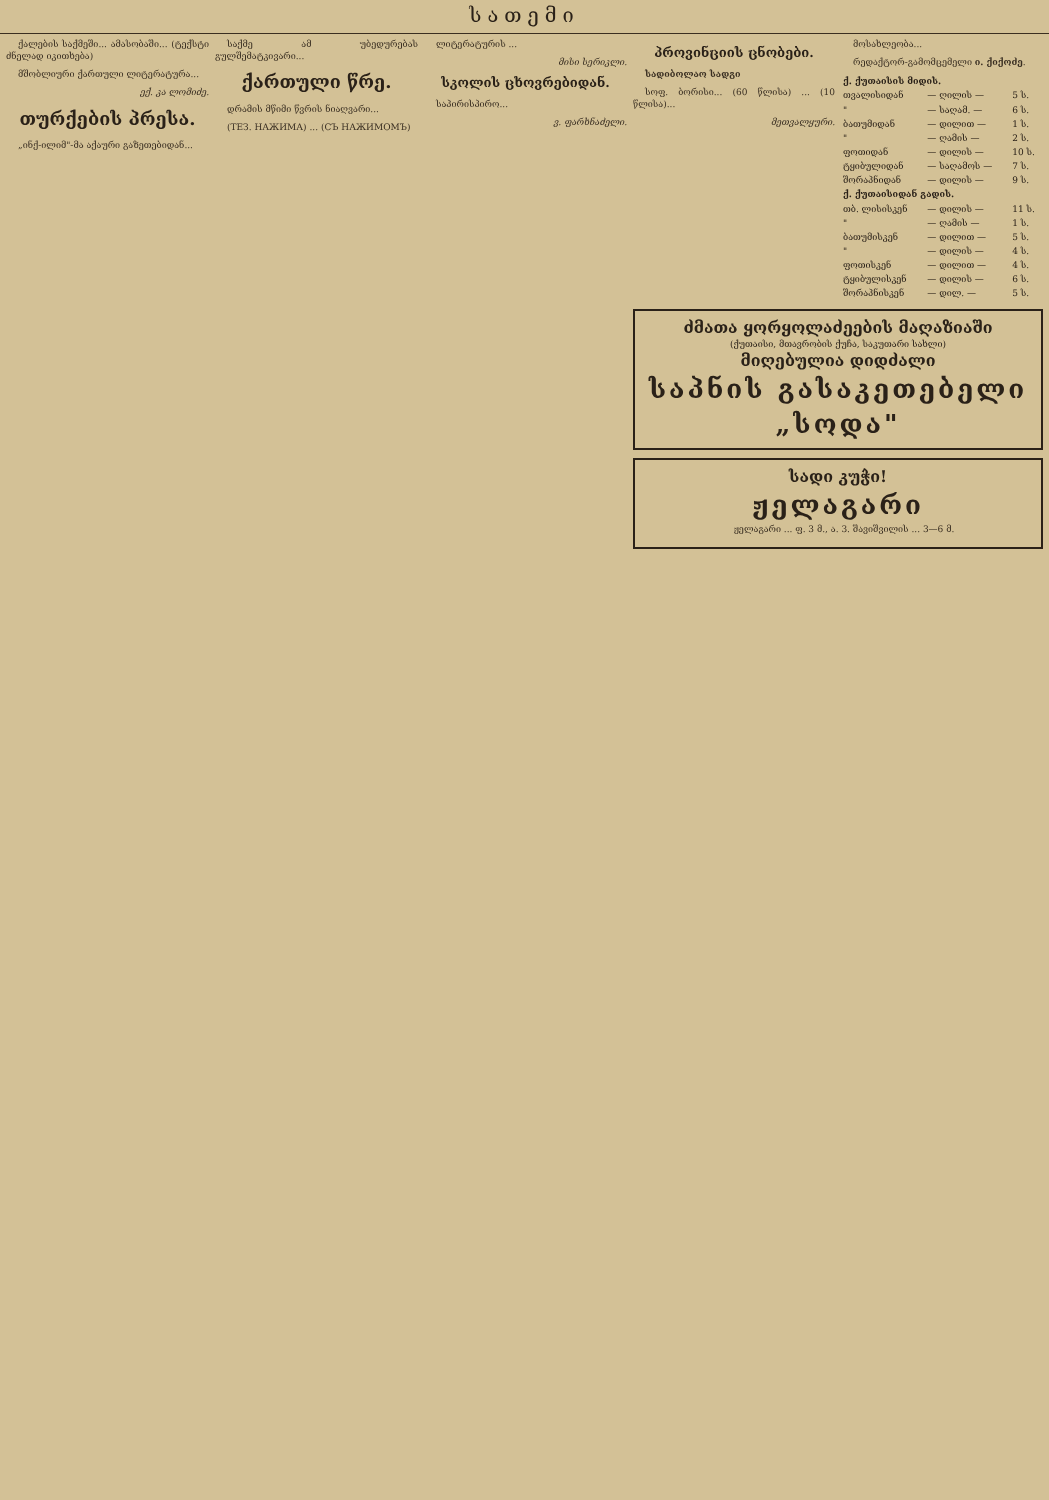სათემი
ქალების საქმეში... ამასობაში... (ტექსტი ძნელად იკითხება)
მშობლიური ქართული ლიტერატურა...
ექ. კა ლომიძე.
თურქების პრესა.
„ინქ-ილიმ"-მა აქაური გაზეთებიდან...
საქმე ამ უბედურებას გულშემატკივარი...
ქართული წრე.
დრამის მწიმი წვრის ნიაღვარი...
(ТЕЗ. НАЖИМА) ... (СЪ НАЖИМОМЪ)
ლიტერატურის ...
მისი სერიკლი.
სკოლის ცხოვრებიდან.
საპირისპირო...
ვ. ფარხნაძელი.
პროვინციის ცნობები.
სადიბოლაო სადგი
სოფ. ბორისი... (60 წლისა) ... (10 წლისა)...
მეთვალყური.
მოსახლეობა...
რედაქტორ-გამომცემელი ი. ქიქოძე.
| ქ. ქუთაისის მიდის. | | |
| --- | --- | --- |
| თვალისიდან | — ღილის — | 5 ს. |
| " | — საღამ. — | 6 ს. |
| ბათუმიდან | — დილით — | 1 ს. |
| " | — ღამის — | 2 ს. |
| ფოთიდან | — დილის — | 10 ს. |
| ტყიბულიდან | — საღამოს — | 7 ს. |
| შორაპნიდან | — დილის — | 9 ს. |
| ქ. ქუთაისიდან გადის. | | |
| თბ. ლისისკენ | — დილის — | 11 ს. |
| " | — ღამის — | 1 ს. |
| ბათუმისკენ | — დილით — | 5 ს. |
| " | — დილის — | 4 ს. |
| ფოთისკენ | — დილით — | 4 ს. |
| ტყიბულისკენ | — დილის — | 6 ს. |
| შორაპნისკენ | — დილ. — | 5 ს. |
ძმათა ყორყოლაძეების მაღაზიაში
(ქუთაისი, მთავრობის ქუჩა, საკუთარი სახლი)
მიღებულია დიდძალი
საპნის გასაკეთებელი „სოდა"
სადი კუჭი!
ჟელაგარი
ჟელაგარი ... ფ. 3 მ., ა. 3. შავიშვილის ... 3—6 მ.